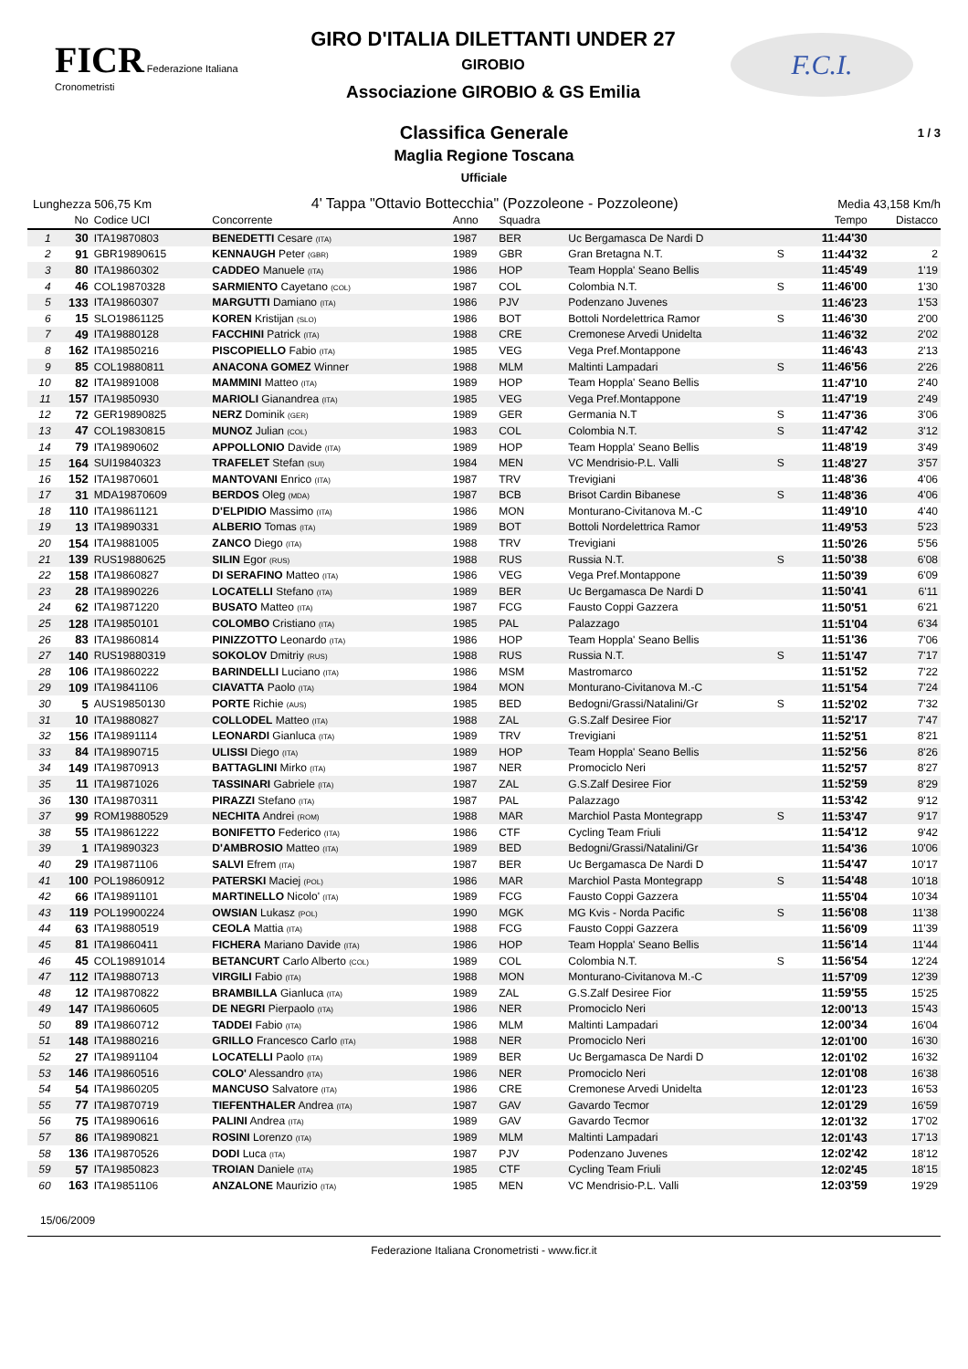FICR Federazione Italiana Cronometristi
GIRO D'ITALIA DILETTANTI UNDER 27
GIROBIO
Associazione GIROBIO & GS Emilia
F.C.I.
Classifica Generale
Maglia Regione Toscana
Ufficiale
1 / 3
Lunghezza 506,75 Km 4' Tappa "Ottavio Bottecchia" (Pozzoleone - Pozzoleone) Media 43,158 Km/h
| | No | Codice UCI | Concorrente | Anno | Squadra | | | Tempo | Distacco |
| --- | --- | --- | --- | --- | --- | --- | --- | --- | --- |
| 1 | 30 | ITA19870803 | BENEDETTI Cesare (ITA) | 1987 | BER | Uc Bergamasca De Nardi D | | 11:44'30 | |
| 2 | 91 | GBR19890615 | KENNAUGH Peter (GBR) | 1989 | GBR | Gran Bretagna N.T. | S | 11:44'32 | 2 |
| 3 | 80 | ITA19860302 | CADDEO Manuele (ITA) | 1986 | HOP | Team Hoppla' Seano Bellis | | 11:45'49 | 1'19 |
| 4 | 46 | COL19870328 | SARMIENTO Cayetano (COL) | 1987 | COL | Colombia N.T. | S | 11:46'00 | 1'30 |
| 5 | 133 | ITA19860307 | MARGUTTI Damiano (ITA) | 1986 | PJV | Podenzano Juvenes | | 11:46'23 | 1'53 |
| 6 | 15 | SLO19861125 | KOREN Kristijan (SLO) | 1986 | BOT | Bottoli Nordelettrica Ramor | S | 11:46'30 | 2'00 |
| 7 | 49 | ITA19880128 | FACCHINI Patrick (ITA) | 1988 | CRE | Cremonese Arvedi Unidelta | | 11:46'32 | 2'02 |
| 8 | 162 | ITA19850216 | PISCOPIELLO Fabio (ITA) | 1985 | VEG | Vega Pref.Montappone | | 11:46'43 | 2'13 |
| 9 | 85 | COL19880811 | ANACONA GOMEZ Winner | 1988 | MLM | Maltinti Lampadari | S | 11:46'56 | 2'26 |
| 10 | 82 | ITA19891008 | MAMMINI Matteo (ITA) | 1989 | HOP | Team Hoppla' Seano Bellis | | 11:47'10 | 2'40 |
| 11 | 157 | ITA19850930 | MARIOLI Gianandrea (ITA) | 1985 | VEG | Vega Pref.Montappone | | 11:47'19 | 2'49 |
| 12 | 72 | GER19890825 | NERZ Dominik (GER) | 1989 | GER | Germania N.T | S | 11:47'36 | 3'06 |
| 13 | 47 | COL19830815 | MUNOZ Julian (COL) | 1983 | COL | Colombia N.T. | S | 11:47'42 | 3'12 |
| 14 | 79 | ITA19890602 | APPOLLONIO Davide (ITA) | 1989 | HOP | Team Hoppla' Seano Bellis | | 11:48'19 | 3'49 |
| 15 | 164 | SUI19840323 | TRAFELET Stefan (SUI) | 1984 | MEN | VC Mendrisio-P.L. Valli | S | 11:48'27 | 3'57 |
| 16 | 152 | ITA19870601 | MANTOVANI Enrico (ITA) | 1987 | TRV | Trevigiani | | 11:48'36 | 4'06 |
| 17 | 31 | MDA19870609 | BERDOS Oleg (MDA) | 1987 | BCB | Brisot Cardin Bibanese | S | 11:48'36 | 4'06 |
| 18 | 110 | ITA19861121 | D'ELPIDIO Massimo (ITA) | 1986 | MON | Monturano-Civitanova M.-C | | 11:49'10 | 4'40 |
| 19 | 13 | ITA19890331 | ALBERIO Tomas (ITA) | 1989 | BOT | Bottoli Nordelettrica Ramor | | 11:49'53 | 5'23 |
| 20 | 154 | ITA19881005 | ZANCO Diego (ITA) | 1988 | TRV | Trevigiani | | 11:50'26 | 5'56 |
| 21 | 139 | RUS19880625 | SILIN Egor (RUS) | 1988 | RUS | Russia N.T. | S | 11:50'38 | 6'08 |
| 22 | 158 | ITA19860827 | DI SERAFINO Matteo (ITA) | 1986 | VEG | Vega Pref.Montappone | | 11:50'39 | 6'09 |
| 23 | 28 | ITA19890226 | LOCATELLI Stefano (ITA) | 1989 | BER | Uc Bergamasca De Nardi D | | 11:50'41 | 6'11 |
| 24 | 62 | ITA19871220 | BUSATO Matteo (ITA) | 1987 | FCG | Fausto Coppi Gazzera | | 11:50'51 | 6'21 |
| 25 | 128 | ITA19850101 | COLOMBO Cristiano (ITA) | 1985 | PAL | Palazzago | | 11:51'04 | 6'34 |
| 26 | 83 | ITA19860814 | PINIZZOTTO Leonardo (ITA) | 1986 | HOP | Team Hoppla' Seano Bellis | | 11:51'36 | 7'06 |
| 27 | 140 | RUS19880319 | SOKOLOV Dmitriy (RUS) | 1988 | RUS | Russia N.T. | S | 11:51'47 | 7'17 |
| 28 | 106 | ITA19860222 | BARINDELLI Luciano (ITA) | 1986 | MSM | Mastromarco | | 11:51'52 | 7'22 |
| 29 | 109 | ITA19841106 | CIAVATTA Paolo (ITA) | 1984 | MON | Monturano-Civitanova M.-C | | 11:51'54 | 7'24 |
| 30 | 5 | AUS19850130 | PORTE Richie (AUS) | 1985 | BED | Bedogni/Grassi/Natalini/Gr | S | 11:52'02 | 7'32 |
| 31 | 10 | ITA19880827 | COLLODEL Matteo (ITA) | 1988 | ZAL | G.S.Zalf Desiree Fior | | 11:52'17 | 7'47 |
| 32 | 156 | ITA19891114 | LEONARDI Gianluca (ITA) | 1989 | TRV | Trevigiani | | 11:52'51 | 8'21 |
| 33 | 84 | ITA19890715 | ULISSI Diego (ITA) | 1989 | HOP | Team Hoppla' Seano Bellis | | 11:52'56 | 8'26 |
| 34 | 149 | ITA19870913 | BATTAGLINI Mirko (ITA) | 1987 | NER | Promociclo Neri | | 11:52'57 | 8'27 |
| 35 | 11 | ITA19871026 | TASSINARI Gabriele (ITA) | 1987 | ZAL | G.S.Zalf Desiree Fior | | 11:52'59 | 8'29 |
| 36 | 130 | ITA19870311 | PIRAZZI Stefano (ITA) | 1987 | PAL | Palazzago | | 11:53'42 | 9'12 |
| 37 | 99 | ROM19880529 | NECHITA Andrei (ROM) | 1988 | MAR | Marchiol Pasta Montegrapp | S | 11:53'47 | 9'17 |
| 38 | 55 | ITA19861222 | BONIFETTO Federico (ITA) | 1986 | CTF | Cycling Team Friuli | | 11:54'12 | 9'42 |
| 39 | 1 | ITA19890323 | D'AMBROSIO Matteo (ITA) | 1989 | BED | Bedogni/Grassi/Natalini/Gr | | 11:54'36 | 10'06 |
| 40 | 29 | ITA19871106 | SALVI Efrem (ITA) | 1987 | BER | Uc Bergamasca De Nardi D | | 11:54'47 | 10'17 |
| 41 | 100 | POL19860912 | PATERSKI Maciej (POL) | 1986 | MAR | Marchiol Pasta Montegrapp | S | 11:54'48 | 10'18 |
| 42 | 66 | ITA19891101 | MARTINELLO Nicolo' (ITA) | 1989 | FCG | Fausto Coppi Gazzera | | 11:55'04 | 10'34 |
| 43 | 119 | POL19900224 | OWSIAN Lukasz (POL) | 1990 | MGK | MG Kvis - Norda Pacific | S | 11:56'08 | 11'38 |
| 44 | 63 | ITA19880519 | CEOLA Mattia (ITA) | 1988 | FCG | Fausto Coppi Gazzera | | 11:56'09 | 11'39 |
| 45 | 81 | ITA19860411 | FICHERA Mariano Davide (ITA) | 1986 | HOP | Team Hoppla' Seano Bellis | | 11:56'14 | 11'44 |
| 46 | 45 | COL19891014 | BETANCURT Carlo Alberto (COL) | 1989 | COL | Colombia N.T. | S | 11:56'54 | 12'24 |
| 47 | 112 | ITA19880713 | VIRGILI Fabio (ITA) | 1988 | MON | Monturano-Civitanova M.-C | | 11:57'09 | 12'39 |
| 48 | 12 | ITA19870822 | BRAMBILLA Gianluca (ITA) | 1989 | ZAL | G.S.Zalf Desiree Fior | | 11:59'55 | 15'25 |
| 49 | 147 | ITA19860605 | DE NEGRI Pierpaolo (ITA) | 1986 | NER | Promociclo Neri | | 12:00'13 | 15'43 |
| 50 | 89 | ITA19860712 | TADDEI Fabio (ITA) | 1986 | MLM | Maltinti Lampadari | | 12:00'34 | 16'04 |
| 51 | 148 | ITA19880216 | GRILLO Francesco Carlo (ITA) | 1988 | NER | Promociclo Neri | | 12:01'00 | 16'30 |
| 52 | 27 | ITA19891104 | LOCATELLI Paolo (ITA) | 1989 | BER | Uc Bergamasca De Nardi D | | 12:01'02 | 16'32 |
| 53 | 146 | ITA19860516 | COLO' Alessandro (ITA) | 1986 | NER | Promociclo Neri | | 12:01'08 | 16'38 |
| 54 | 54 | ITA19860205 | MANCUSO Salvatore (ITA) | 1986 | CRE | Cremonese Arvedi Unidelta | | 12:01'23 | 16'53 |
| 55 | 77 | ITA19870719 | TIEFENTHALER Andrea (ITA) | 1987 | GAV | Gavardo Tecmor | | 12:01'29 | 16'59 |
| 56 | 75 | ITA19890616 | PALINI Andrea (ITA) | 1989 | GAV | Gavardo Tecmor | | 12:01'32 | 17'02 |
| 57 | 86 | ITA19890821 | ROSINI Lorenzo (ITA) | 1989 | MLM | Maltinti Lampadari | | 12:01'43 | 17'13 |
| 58 | 136 | ITA19870526 | DODI Luca (ITA) | 1987 | PJV | Podenzano Juvenes | | 12:02'42 | 18'12 |
| 59 | 57 | ITA19850823 | TROIAN Daniele (ITA) | 1985 | CTF | Cycling Team Friuli | | 12:02'45 | 18'15 |
| 60 | 163 | ITA19851106 | ANZALONE Maurizio (ITA) | 1985 | MEN | VC Mendrisio-P.L. Valli | | 12:03'59 | 19'29 |
15/06/2009
Federazione Italiana Cronometristi - www.ficr.it